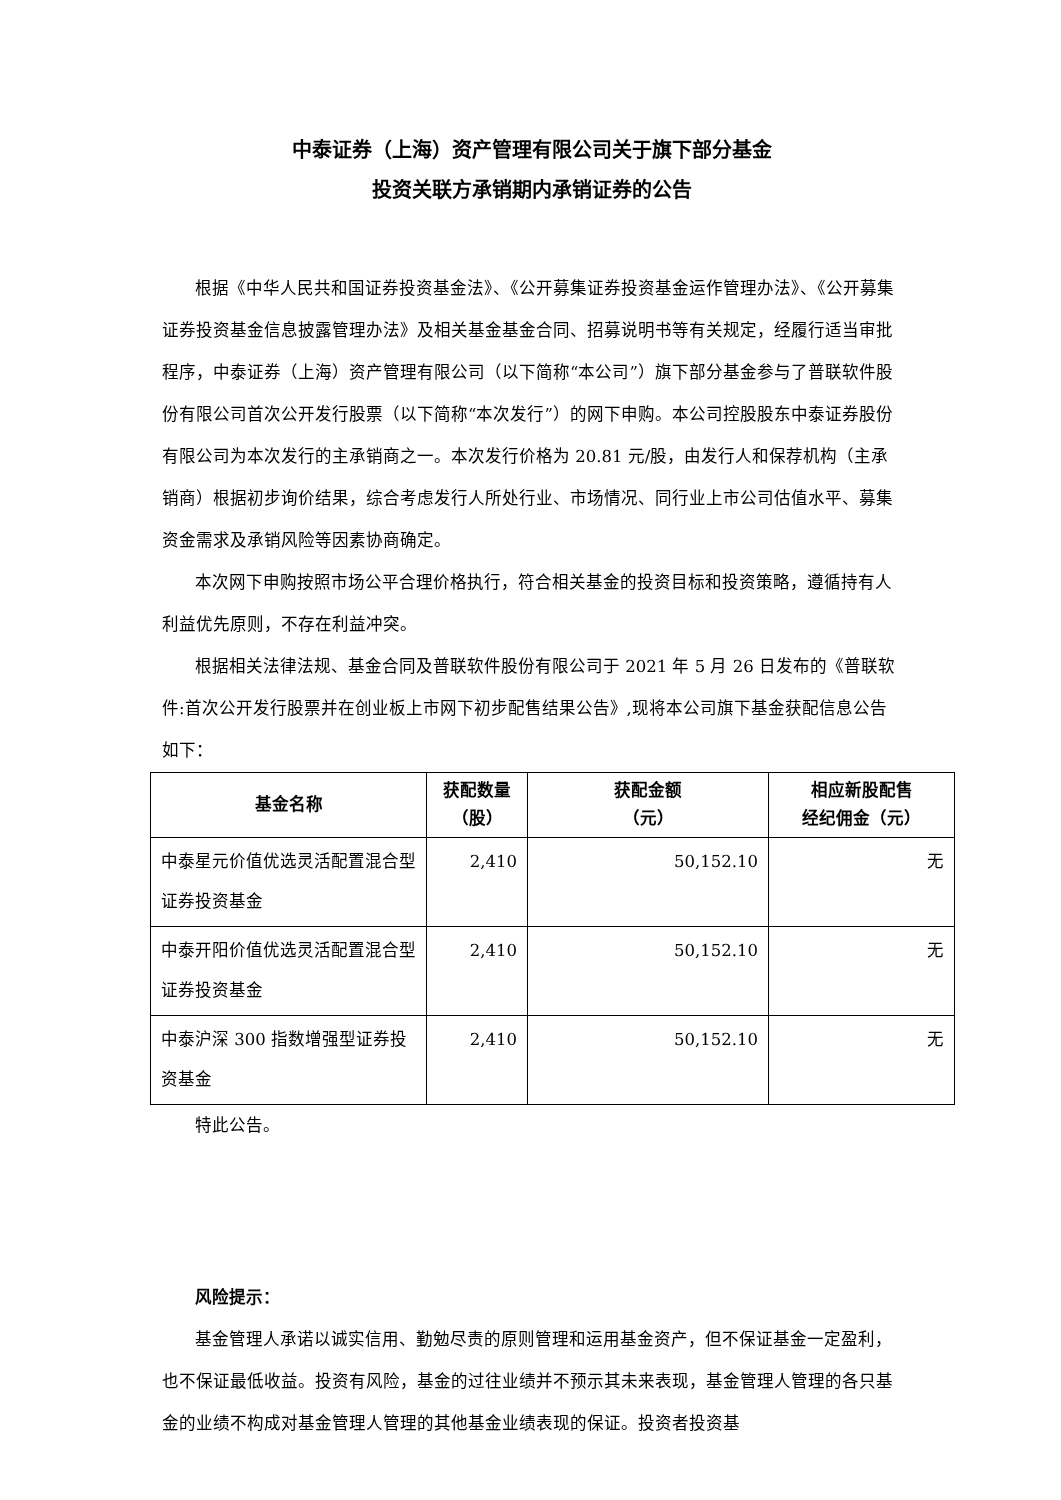中泰证券（上海）资产管理有限公司关于旗下部分基金
投资关联方承销期内承销证券的公告
根据《中华人民共和国证券投资基金法》、《公开募集证券投资基金运作管理办法》、《公开募集证券投资基金信息披露管理办法》及相关基金基金合同、招募说明书等有关规定，经履行适当审批程序，中泰证券（上海）资产管理有限公司（以下简称“本公司”）旗下部分基金参与了普联软件股份有限公司首次公开发行股票（以下简称“本次发行”）的网下申购。本公司控股股东中泰证券股份有限公司为本次发行的主承销商之一。本次发行价格为 20.81 元/股，由发行人和保荐机构（主承销商）根据初步询价结果，综合考虑发行人所处行业、市场情况、同行业上市公司估值水平、募集资金需求及承销风险等因素协商确定。
本次网下申购按照市场公平合理价格执行，符合相关基金的投资目标和投资策略，遵循持有人利益优先原则，不存在利益冲突。
根据相关法律法规、基金合同及普联软件股份有限公司于 2021 年 5 月 26 日发布的《普联软件:首次公开发行股票并在创业板上市网下初步配售结果公告》,现将本公司旗下基金获配信息公告如下：
| 基金名称 | 获配数量 （股） | 获配金额 （元） | 相应新股配售 经纪佣金（元） |
| --- | --- | --- | --- |
| 中泰星元价值优选灵活配置混合型证券投资基金 | 2,410 | 50,152.10 | 无 |
| 中泰开阳价值优选灵活配置混合型证券投资基金 | 2,410 | 50,152.10 | 无 |
| 中泰沪深 300 指数增强型证券投资基金 | 2,410 | 50,152.10 | 无 |
特此公告。
风险提示：
基金管理人承诺以诚实信用、勤勉尽责的原则管理和运用基金资产，但不保证基金一定盈利，也不保证最低收益。投资有风险，基金的过往业绩并不预示其未来表现，基金管理人管理的各只基金的业绩不构成对基金管理人管理的其他基金业绩表现的保证。投资者投资基